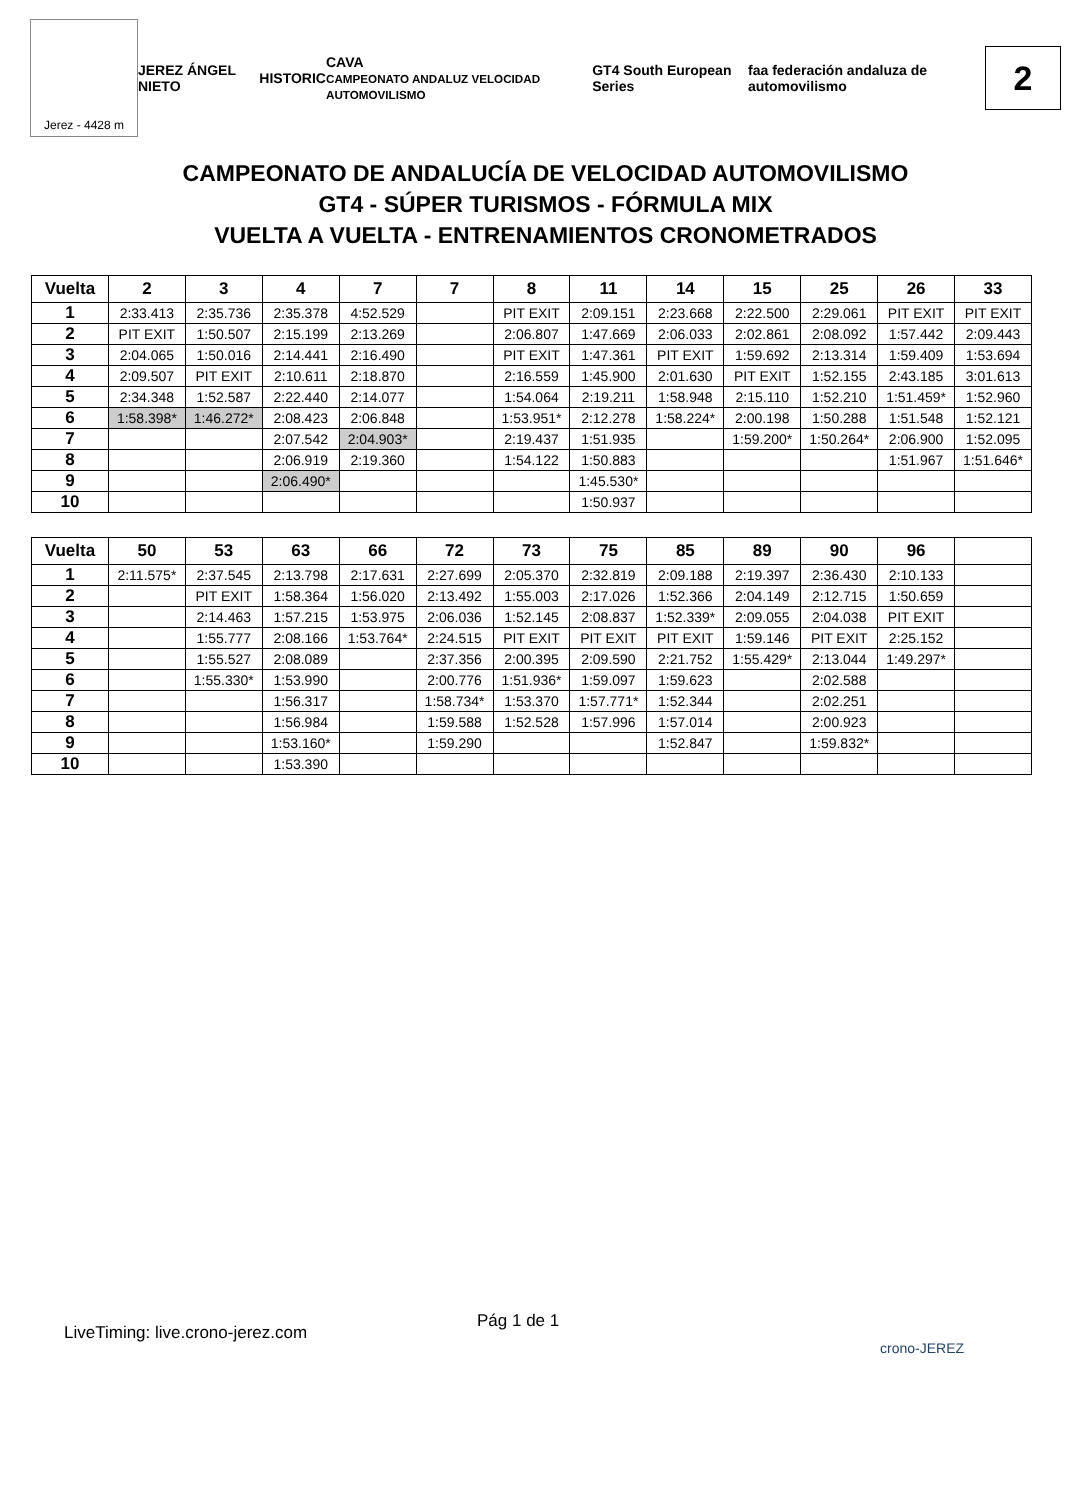Jerez - 4428 m
JEREZ ÁNGEL NIETO HISTORIC CAVA
CAMPEONATO ANDALUZ VELOCIDAD AUTOMOVILISMO GT4 South European Series faa federación andaluza de automovilismo
2
CAMPEONATO DE ANDALUCÍA DE VELOCIDAD AUTOMOVILISMO
GT4 - SÚPER TURISMOS - FÓRMULA MIX
VUELTA A VUELTA - ENTRENAMIENTOS CRONOMETRADOS
| Vuelta | 2 | 3 | 4 | 7 | 7 | 8 | 11 | 14 | 15 | 25 | 26 | 33 |
| --- | --- | --- | --- | --- | --- | --- | --- | --- | --- | --- | --- | --- |
| 1 | 2:33.413 | 2:35.736 | 2:35.378 | 4:52.529 | | PIT EXIT | 2:09.151 | 2:23.668 | 2:22.500 | 2:29.061 | PIT EXIT | PIT EXIT |
| 2 | PIT EXIT | 1:50.507 | 2:15.199 | 2:13.269 | | 2:06.807 | 1:47.669 | 2:06.033 | 2:02.861 | 2:08.092 | 1:57.442 | 2:09.443 |
| 3 | 2:04.065 | 1:50.016 | 2:14.441 | 2:16.490 | | PIT EXIT | 1:47.361 | PIT EXIT | 1:59.692 | 2:13.314 | 1:59.409 | 1:53.694 |
| 4 | 2:09.507 | PIT EXIT | 2:10.611 | 2:18.870 | | 2:16.559 | 1:45.900 | 2:01.630 | PIT EXIT | 1:52.155 | 2:43.185 | 3:01.613 |
| 5 | 2:34.348 | 1:52.587 | 2:22.440 | 2:14.077 | | 1:54.064 | 2:19.211 | 1:58.948 | 2:15.110 | 1:52.210 | 1:51.459* | 1:52.960 |
| 6 | 1:58.398* | 1:46.272* | 2:08.423 | 2:06.848 | | 1:53.951* | 2:12.278 | 1:58.224* | 2:00.198 | 1:50.288 | 1:51.548 | 1:52.121 |
| 7 | | | 2:07.542 | 2:04.903* | | 2:19.437 | 1:51.935 | | 1:59.200* | 1:50.264* | 2:06.900 | 1:52.095 |
| 8 | | | 2:06.919 | 2:19.360 | | 1:54.122 | 1:50.883 | | | | 1:51.967 | 1:51.646* |
| 9 | | | 2:06.490* | | | | 1:45.530* | | | | | |
| 10 | | | | | | | 1:50.937 | | | | | |
| Vuelta | 50 | 53 | 63 | 66 | 72 | 73 | 75 | 85 | 89 | 90 | 96 | |
| --- | --- | --- | --- | --- | --- | --- | --- | --- | --- | --- | --- | --- |
| 1 | 2:11.575* | 2:37.545 | 2:13.798 | 2:17.631 | 2:27.699 | 2:05.370 | 2:32.819 | 2:09.188 | 2:19.397 | 2:36.430 | 2:10.133 | |
| 2 | | PIT EXIT | 1:58.364 | 1:56.020 | 2:13.492 | 1:55.003 | 2:17.026 | 1:52.366 | 2:04.149 | 2:12.715 | 1:50.659 | |
| 3 | | 2:14.463 | 1:57.215 | 1:53.975 | 2:06.036 | 1:52.145 | 2:08.837 | 1:52.339* | 2:09.055 | 2:04.038 | PIT EXIT | |
| 4 | | 1:55.777 | 2:08.166 | 1:53.764* | 2:24.515 | PIT EXIT | PIT EXIT | PIT EXIT | 1:59.146 | PIT EXIT | 2:25.152 | |
| 5 | | 1:55.527 | 2:08.089 | | 2:37.356 | 2:00.395 | 2:09.590 | 2:21.752 | 1:55.429* | 2:13.044 | 1:49.297* | |
| 6 | | 1:55.330* | 1:53.990 | | 2:00.776 | 1:51.936* | 1:59.097 | 1:59.623 | | 2:02.588 | | |
| 7 | | | 1:56.317 | | 1:58.734* | 1:53.370 | 1:57.771* | 1:52.344 | | 2:02.251 | | |
| 8 | | | 1:56.984 | | 1:59.588 | 1:52.528 | 1:57.996 | 1:57.014 | | 2:00.923 | | |
| 9 | | | 1:53.160* | | 1:59.290 | | | 1:52.847 | | 1:59.832* | | |
| 10 | | | 1:53.390 | | | | | | | | | |
Pág 1 de 1
LiveTiming: live.crono-jerez.com
crono-JEREZ